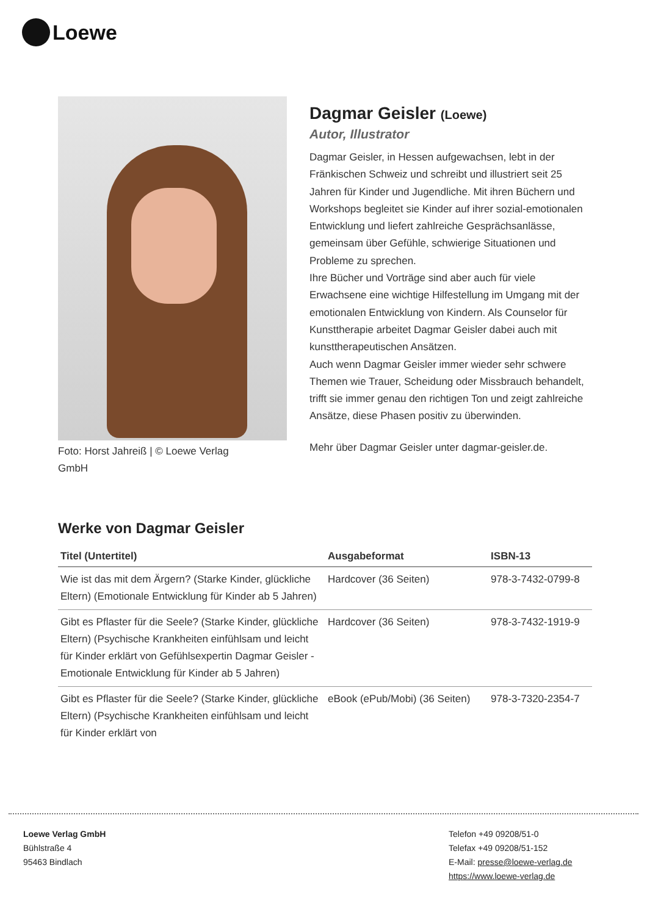Loewe
Foto: Horst Jahreiß | © Loewe Verlag GmbH
Dagmar Geisler (Loewe)
Autor, Illustrator
Dagmar Geisler, in Hessen aufgewachsen, lebt in der Fränkischen Schweiz und schreibt und illustriert seit 25 Jahren für Kinder und Jugendliche. Mit ihren Büchern und Workshops begleitet sie Kinder auf ihrer sozial-emotionalen Entwicklung und liefert zahlreiche Gesprächsanlässe, gemeinsam über Gefühle, schwierige Situationen und Probleme zu sprechen.
Ihre Bücher und Vorträge sind aber auch für viele Erwachsene eine wichtige Hilfestellung im Umgang mit der emotionalen Entwicklung von Kindern. Als Counselor für Kunsttherapie arbeitet Dagmar Geisler dabei auch mit kunsttherapeutischen Ansätzen.
Auch wenn Dagmar Geisler immer wieder sehr schwere Themen wie Trauer, Scheidung oder Missbrauch behandelt, trifft sie immer genau den richtigen Ton und zeigt zahlreiche Ansätze, diese Phasen positiv zu überwinden.
Mehr über Dagmar Geisler unter dagmar-geisler.de.
Werke von Dagmar Geisler
| Titel (Untertitel) | Ausgabeformat | ISBN-13 |
| --- | --- | --- |
| Wie ist das mit dem Ärgern? (Starke Kinder, glückliche Eltern) (Emotionale Entwicklung für Kinder ab 5 Jahren) | Hardcover (36 Seiten) | 978-3-7432-0799-8 |
| Gibt es Pflaster für die Seele? (Starke Kinder, glückliche Eltern) (Psychische Krankheiten einfühlsam und leicht für Kinder erklärt von Gefühlsexpertin Dagmar Geisler - Emotionale Entwicklung für Kinder ab 5 Jahren) | Hardcover (36 Seiten) | 978-3-7432-1919-9 |
| Gibt es Pflaster für die Seele? (Starke Kinder, glückliche Eltern) (Psychische Krankheiten einfühlsam und leicht für Kinder erklärt von | eBook (ePub/Mobi) (36 Seiten) | 978-3-7320-2354-7 |
Loewe Verlag GmbH
Bühlstraße 4
95463 Bindlach
Telefon +49 09208/51-0
Telefax +49 09208/51-152
E-Mail: presse@loewe-verlag.de
https://www.loewe-verlag.de